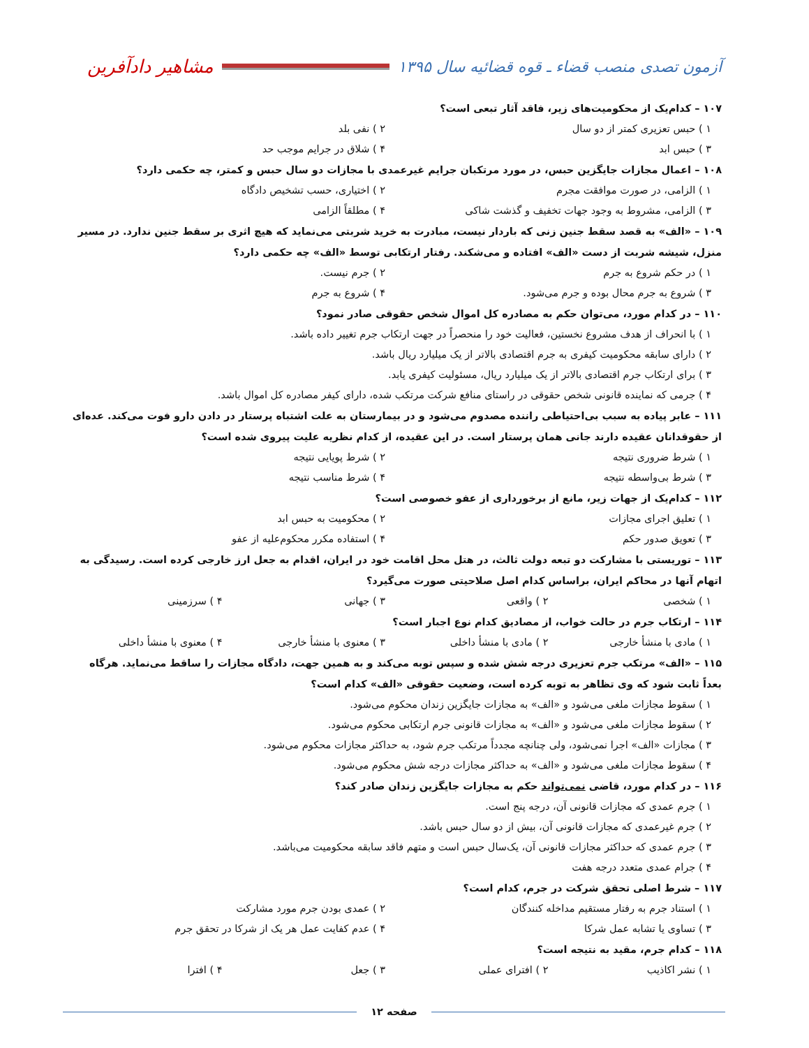آزمون تصدی منصب قضاء ـ قوه قضائیه سال ۱۳۹۵
مشاهیر دادآفرین
۱۰۷ – کدام‌یک از محکومیت‌های زیر، فاقد آثار تبعی است؟
۱ ) حبس تعزیری کمتر از دو سال ۲ ) نفی بلد
۳ ) حبس ابد ۴ ) شلاق در جرایم موجب حد
۱۰۸ – اعمال مجازات جایگزین حبس، در مورد مرتکبان جرایم غیرعمدی با مجازات دو سال حبس و کمتر، چه حکمی دارد؟
۱ ) الزامی، در صورت موافقت مجرم ۲ ) اختیاری، حسب تشخیص دادگاه
۳ ) الزامی، مشروط به وجود جهات تخفیف و گذشت شاکی ۴ ) مطلقاً الزامی
۱۰۹ – «الف» به قصد سقط جنین زنی که باردار نیست، مبادرت به خرید شربتی می‌نماید که هیچ اثری بر سقط جنین ندارد. در مسیر منزل، شیشه شربت از دست «الف» افتاده و می‌شکند. رفتار ارتکابی توسط «الف» چه حکمی دارد؟
۱ ) در حکم شروع به جرم ۲ ) جرم نیست.
۳ ) شروع به جرم محال بوده و جرم می‌شود. ۴ ) شروع به جرم
۱۱۰ – در کدام مورد، می‌توان حکم به مصادره کل اموال شخص حقوقی صادر نمود؟
۱ ) با انحراف از هدف مشروع نخستین، فعالیت خود را منحصراً در جهت ارتکاب جرم تغییر داده باشد.
۲ ) دارای سابقه محکومیت کیفری به جرم اقتصادی بالاتر از یک میلیارد ریال باشد.
۳ ) برای ارتکاب جرم اقتصادی بالاتر از یک میلیارد ریال، مسئولیت کیفری یابد.
۴ ) جرمی که نماینده قانونی شخص حقوقی در راستای منافع شرکت مرتکب شده، دارای کیفر مصادره کل اموال باشد.
۱۱۱ – عابر پیاده به سبب بی‌احتیاطی راننده مصدوم می‌شود و در بیمارستان به علت اشتباه پرستار در دادن دارو فوت می‌کند. عده‌ای از حقوقدانان عقیده دارند جانی همان پرستار است. در این عقیده، از کدام نظریه علیت پیروی شده است؟
۱ ) شرط ضروری نتیجه ۲ ) شرط پویایی نتیجه
۳ ) شرط بی‌واسطه نتیجه ۴ ) شرط مناسب نتیجه
۱۱۲ – کدام‌یک از جهات زیر، مانع از برخورداری از عفو خصوصی است؟
۱ ) تعلیق اجرای مجازات ۲ ) محکومیت به حبس ابد
۳ ) تعویق صدور حکم ۴ ) استفاده مکرر محکوم‌علیه از عفو
۱۱۳ – توریستی با مشارکت دو تبعه دولت ثالث، در هتل محل اقامت خود در ایران، اقدام به جعل ارز خارجی کرده است. رسیدگی به اتهام آنها در محاکم ایران، براساس کدام اصل صلاحیتی صورت می‌گیرد؟
۱ ) شخصی ۲ ) واقعی ۳ ) جهانی ۴ ) سرزمینی
۱۱۴ – ارتکاب جرم در حالت خواب، از مصادیق کدام نوع اجبار است؟
۱ ) مادی با منشأ خارجی ۲ ) مادی با منشأ داخلی ۳ ) معنوی با منشأ خارجی ۴ ) معنوی با منشأ داخلی
۱۱۵ – «الف» مرتکب جرم تعزیری درجه شش شده و سپس توبه می‌کند و به همین جهت، دادگاه مجازات را ساقط می‌نماید. هرگاه بعداً ثابت شود که وی تظاهر به توبه کرده است، وضعیت حقوقی «الف» کدام است؟
۱ ) سقوط مجازات ملغی می‌شود و «الف» به مجازات جایگزین زندان محکوم می‌شود.
۲ ) سقوط مجازات ملغی می‌شود و «الف» به مجازات قانونی جرم ارتکابی محکوم می‌شود.
۳ ) مجازات «الف» اجرا نمی‌شود، ولی چنانچه مجدداً مرتکب جرم شود، به حداکثر مجازات محکوم می‌شود.
۴ ) سقوط مجازات ملغی می‌شود و «الف» به حداکثر مجازات درجه شش محکوم می‌شود.
۱۱۶ – در کدام مورد، قاضی نمی‌تواند حکم به مجازات جایگزین زندان صادر کند؟
۱ ) جرم عمدی که مجازات قانونی آن، درجه پنج است.
۲ ) جرم غیرعمدی که مجازات قانونی آن، بیش از دو سال حبس باشد.
۳ ) جرم عمدی که حداکثر مجازات قانونی آن، یک‌سال حبس است و متهم فاقد سابقه محکومیت می‌باشد.
۴ ) جرام عمدی متعدد درجه هفت
۱۱۷ – شرط اصلی تحقق شرکت در جرم، کدام است؟
۱ ) استناد جرم به رفتار مستقیم مداخله کنندگان ۲ ) عمدی بودن جرم مورد مشارکت
۳ ) تساوی یا تشابه عمل شرکا ۴ ) عدم کفایت عمل هر یک از شرکا در تحقق جرم
۱۱۸ – کدام جرم، مقید به نتیجه است؟
۱ ) نشر اکاذیب ۲ ) افترای عملی ۳ ) جعل ۴ ) افترا
صفحه ۱۲